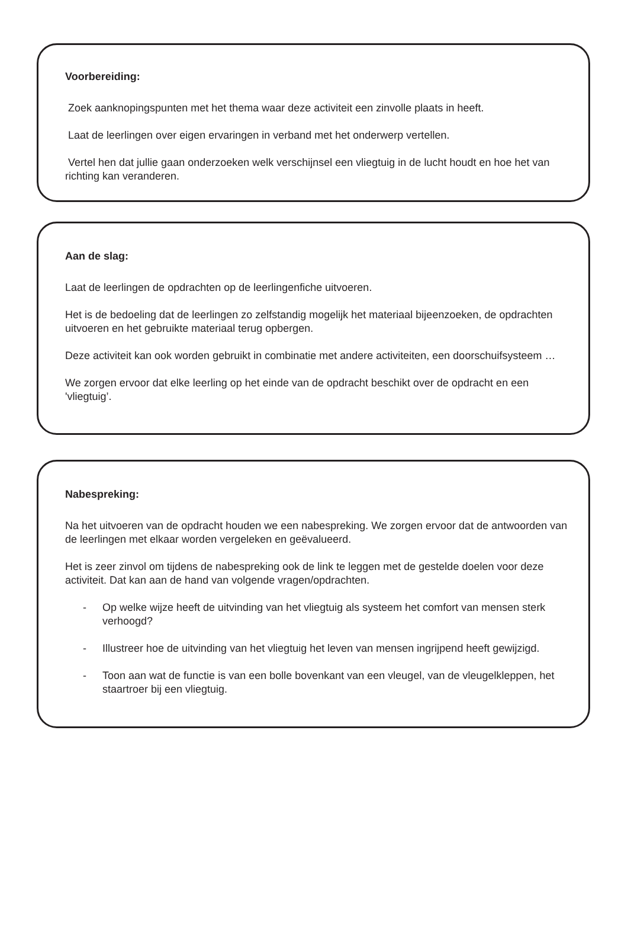Voorbereiding:
Zoek aanknopingspunten met het thema waar deze activiteit een zinvolle plaats in heeft.
Laat de leerlingen over eigen ervaringen in verband met het onderwerp vertellen.
Vertel hen dat jullie gaan onderzoeken welk verschijnsel een vliegtuig in de lucht houdt en hoe het van richting kan veranderen.
Aan de slag:
Laat de leerlingen de opdrachten op de leerlingenfiche uitvoeren.
Het is de bedoeling dat de leerlingen zo zelfstandig mogelijk het materiaal bijeenzoeken, de opdrachten uitvoeren en het gebruikte materiaal terug opbergen.
Deze activiteit kan ook worden gebruikt in combinatie met andere activiteiten, een doorschuifsysteem …
We zorgen ervoor dat elke leerling op het einde van de opdracht beschikt over de opdracht en een 'vliegtuig’.
Nabespreking:
Na het uitvoeren van de opdracht houden we een nabespreking. We zorgen ervoor dat de antwoorden van de leerlingen met elkaar worden vergeleken en geëvalueerd.
Het is zeer zinvol om tijdens de nabespreking ook de link te leggen met de gestelde doelen voor deze activiteit. Dat kan aan de hand van volgende vragen/opdrachten.
- Op welke wijze heeft de uitvinding van het vliegtuig als systeem het comfort van mensen sterk verhoogd?
- Illustreer hoe de uitvinding van het vliegtuig het leven van mensen ingrijpend heeft gewijzigd.
- Toon aan wat de functie is van een bolle bovenkant van een vleugel, van de vleugelkleppen, het staartroer bij een vliegtuig.